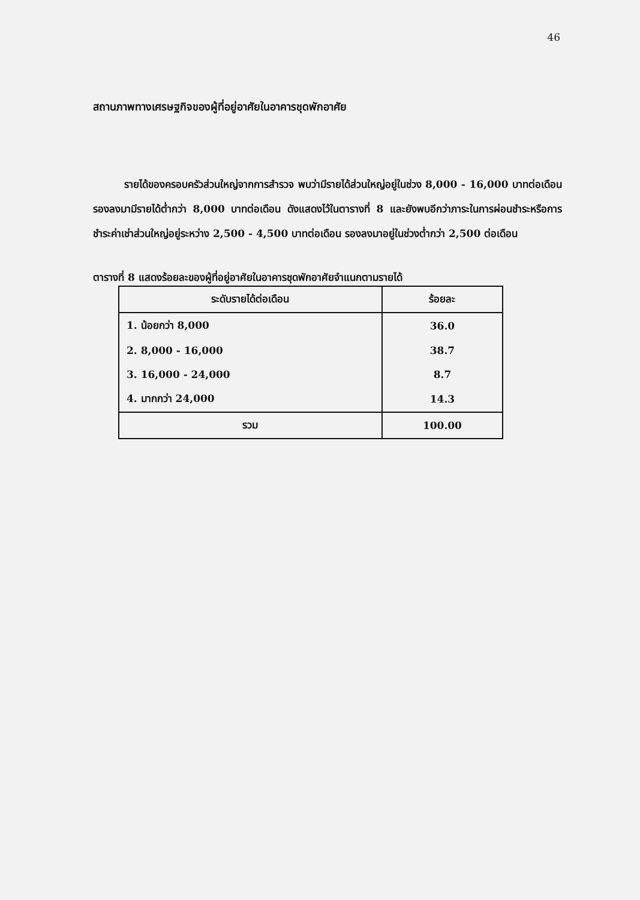46
สถานภาพทางเศรษฐกิจของผู้ที่อยู่อาศัยในอาคารชุดพักอาศัย
รายได้ของครอบครัวส่วนใหญ่จากการสำรวจ พบว่ามีรายได้ส่วนใหญ่อยู่ในช่วง 8,000 - 16,000 บาทต่อเดือน รองลงมามีรายได้ต่ำกว่า 8,000 บาทต่อเดือน ดังแสดงไว้ในตารางที่ 8 และยังพบอีกว่าภาระในการผ่อนชำระหรือการชำระค่าเช่าส่วนใหญ่อยู่ระหว่าง 2,500 - 4,500 บาทต่อเดือน รองลงมาอยู่ในช่วงต่ำกว่า 2,500 ต่อเดือน
ตารางที่ 8 แสดงร้อยละของผู้ที่อยู่อาศัยในอาคารชุดพักอาศัยจำแนกตามรายได้
| ระดับรายได้ต่อเดือน | ร้อยละ |
| --- | --- |
| 1. น้อยกว่า 8,000 | 36.0 |
| 2. 8,000 - 16,000 | 38.7 |
| 3. 16,000 - 24,000 | 8.7 |
| 4. มากกว่า 24,000 | 14.3 |
| รวม | 100.00 |